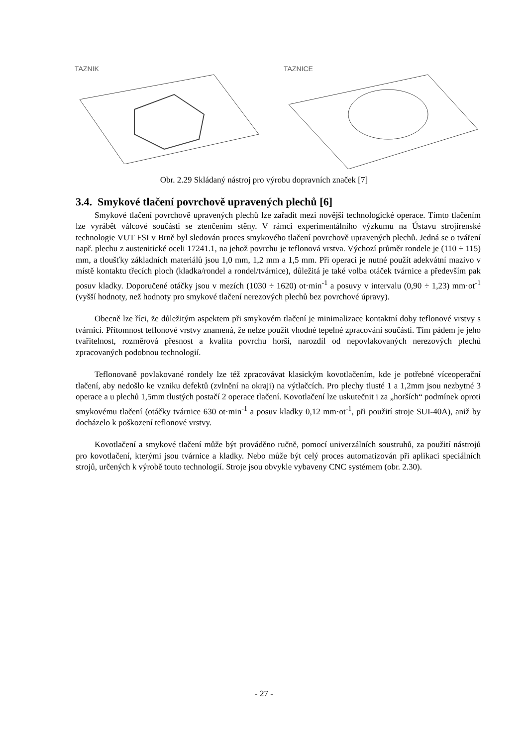TAZNIK TAZNICE
Obr. 2.29 Skládaný nástroj pro výrobu dopravních značek [7]
3.4. Smykové tlačení povrchově upravených plechů [6]
Smykové tlačení povrchově upravených plechů lze zařadit mezi novější technologické operace. Tímto tlačením lze vyrábět válcové součásti se ztenčením stěny. V rámci experimentálního výzkumu na Ústavu strojírenské technologie VUT FSI v Brně byl sledován proces smykového tlačení povrchově upravených plechů. Jedná se o tváření např. plechu z austenitické oceli 17241.1, na jehož povrchu je teflonová vrstva. Výchozí průměr rondele je (110 ÷ 115) mm, a tloušťky základních materiálů jsou 1,0 mm, 1,2 mm a 1,5 mm. Při operaci je nutné použít adekvátní mazivo v místě kontaktu třecích ploch (kladka/rondel a rondel/tvárnice), důležitá je také volba otáček tvárnice a především pak posuv kladky. Doporučené otáčky jsou v mezích (1030 ÷ 1620) ot·min<sup>-1</sup> a posuvy v intervalu (0,90 ÷ 1,23) mm·ot<sup>-1</sup> (vyšší hodnoty, než hodnoty pro smykové tlačení nerezových plechů bez povrchové úpravy).
Obecně lze říci, že důležitým aspektem při smykovém tlačení je minimalizace kontaktní doby teflonové vrstvy s tvárnicí. Přítomnost teflonové vrstvy znamená, že nelze použít vhodné tepelné zpracování součásti. Tím pádem je jeho tvařitelnost, rozměrová přesnost a kvalita povrchu horší, narozdíl od nepovlakovaných nerezových plechů zpracovaných podobnou technologií.
Teflonovaně povlakované rondely lze též zpracovávat klasickým kovotlačením, kde je potřebné víceoperační tlačení, aby nedošlo ke vzniku defektů (zvlnění na okraji) na výtlačcích. Pro plechy tlusté 1 a 1,2mm jsou nezbytné 3 operace a u plechů 1,5mm tlustých postačí 2 operace tlačení. Kovotlačení lze uskutečnit i za „horších“ podmínek oproti smykovému tlačení (otáčky tvárnice 630 ot·min<sup>-1</sup> a posuv kladky 0,12 mm·ot<sup>-1</sup>, při použití stroje SUI-40A), aniž by docházelo k poškození teflonové vrstvy.
Kovotlačení a smykové tlačení může být prováděno ručně, pomocí univerzálních soustruhů, za použití nástrojů pro kovotlačení, kterými jsou tvárnice a kladky. Nebo může být celý proces automatizován při aplikaci speciálních strojů, určených k výrobě touto technologií. Stroje jsou obvykle vybaveny CNC systémem (obr. 2.30).
- 27 -